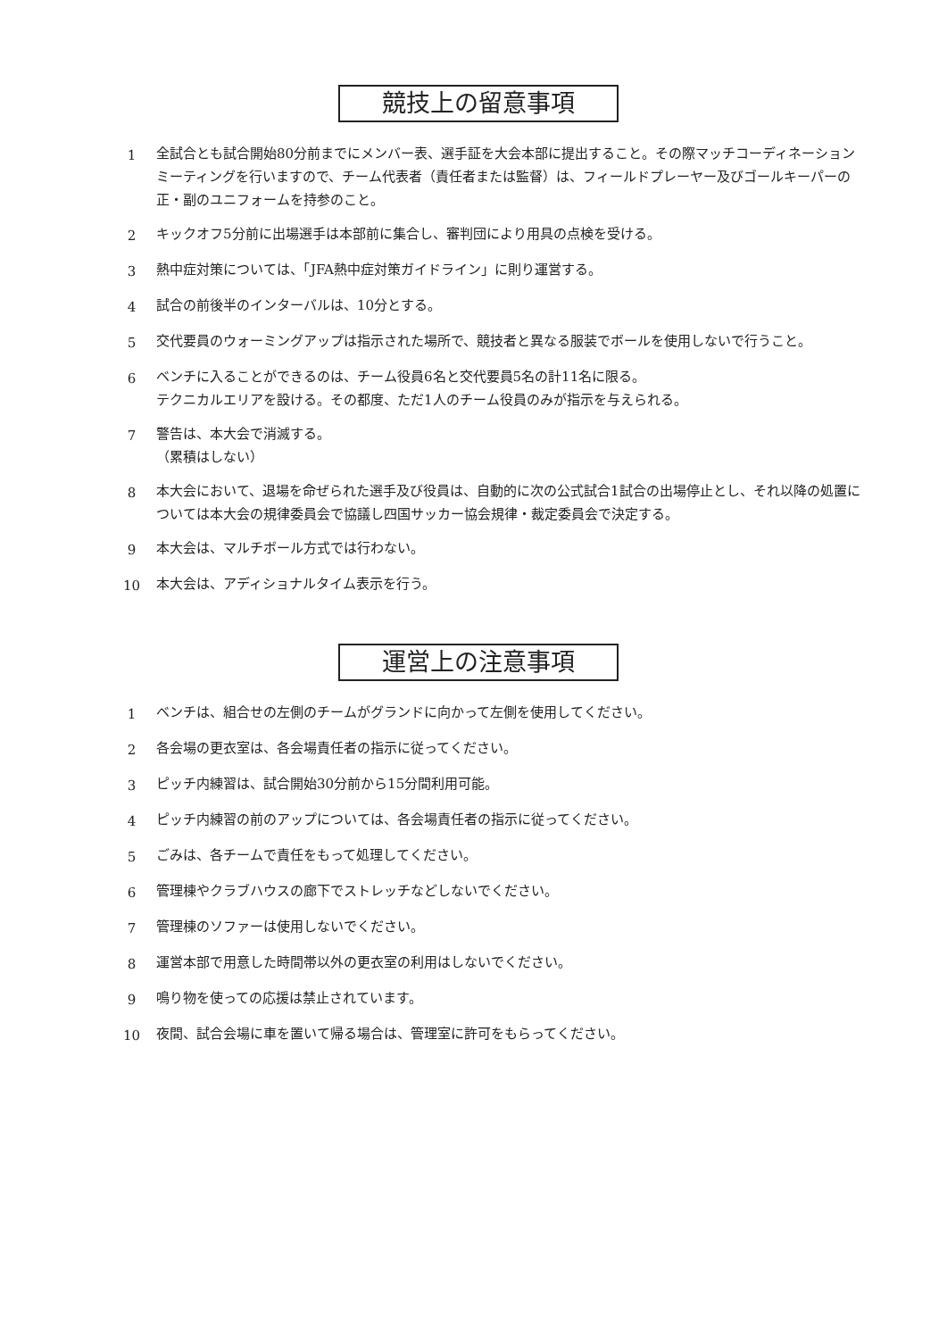競技上の留意事項
1 全試合とも試合開始80分前までにメンバー表、選手証を大会本部に提出すること。その際マッチコーディネーションミーティングを行いますので、チーム代表者（責任者または監督）は、フィールドプレーヤー及びゴールキーパーの正・副のユニフォームを持参のこと。
2 キックオフ5分前に出場選手は本部前に集合し、審判団により用具の点検を受ける。
3 熱中症対策については、「JFA熱中症対策ガイドライン」に則り運営する。
4 試合の前後半のインターバルは、10分とする。
5 交代要員のウォーミングアップは指示された場所で、競技者と異なる服装でボールを使用しないで行うこと。
6 ベンチに入ることができるのは、チーム役員6名と交代要員5名の計11名に限る。
テクニカルエリアを設ける。その都度、ただ1人のチーム役員のみが指示を与えられる。
7 警告は、本大会で消滅する。
（累積はしない）
8 本大会において、退場を命ぜられた選手及び役員は、自動的に次の公式試合1試合の出場停止とし、それ以降の処置については本大会の規律委員会で協議し四国サッカー協会規律・裁定委員会で決定する。
9 本大会は、マルチボール方式では行わない。
10 本大会は、アディショナルタイム表示を行う。
運営上の注意事項
1 ベンチは、組合せの左側のチームがグランドに向かって左側を使用してください。
2 各会場の更衣室は、各会場責任者の指示に従ってください。
3 ピッチ内練習は、試合開始30分前から15分間利用可能。
4 ピッチ内練習の前のアップについては、各会場責任者の指示に従ってください。
5 ごみは、各チームで責任をもって処理してください。
6 管理棟やクラブハウスの廊下でストレッチなどしないでください。
7 管理棟のソファーは使用しないでください。
8 運営本部で用意した時間帯以外の更衣室の利用はしないでください。
9 鳴り物を使っての応援は禁止されています。
10 夜間、試合会場に車を置いて帰る場合は、管理室に許可をもらってください。